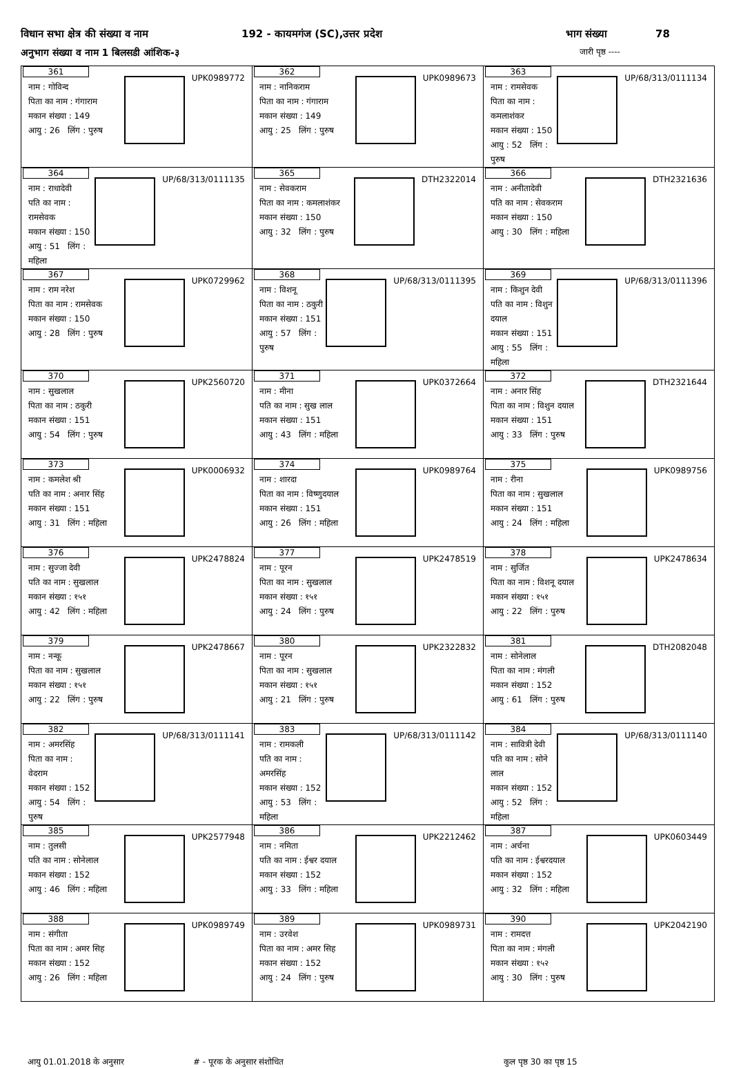विधान सभा क्षेत्र की संख्या व नाम 192 - कायमगंज (SC),उत्तर प्रदेश भाग संख्या 78
अनुभाग संख्या व नाम 1 बिलसडी आंशिक-३ जारी पृष्ठ ----
| 361 UPK0989772 नाम : गोविन्द पिता का नाम : गंगाराम मकान संख्या : 149 आयु : 26 लिंग : पुरुष | 362 UPK0989673 नाम : नानिकराम पिता का नाम : गंगाराम मकान संख्या : 149 आयु : 25 लिंग : पुरुष | 363 UP/68/313/0111134 नाम : रामसेवक पिता का नाम : कमलाशंकर मकान संख्या : 150 आयु : 52 लिंग : पुरुष |
| 364 UP/68/313/0111135 नाम : राधादेवी पति का नाम : रामसेवक मकान संख्या : 150 आयु : 51 लिंग : महिला | 365 DTH2322014 नाम : सेवकराम पिता का नाम : कमलाशंकर मकान संख्या : 150 आयु : 32 लिंग : पुरुष | 366 DTH2321636 नाम : अनीतादेवी पति का नाम : सेवकराम मकान संख्या : 150 आयु : 30 लिंग : महिला |
| 367 UPK0729962 नाम : राम नरेश पिता का नाम : रामसेवक मकान संख्या : 150 आयु : 28 लिंग : पुरुष | 368 UP/68/313/0111395 नाम : विशनू पिता का नाम : ठकुरी मकान संख्या : 151 आयु : 57 लिंग : पुरुष | 369 UP/68/313/0111396 नाम : किशुन देवी पति का नाम : विशुन दयाल मकान संख्या : 151 आयु : 55 लिंग : महिला |
| 370 UPK2560720 नाम : सुखलाल पिता का नाम : ठकुरी मकान संख्या : 151 आयु : 54 लिंग : पुरुष | 371 UPK0372664 नाम : मीना पति का नाम : सुख लाल मकान संख्या : 151 आयु : 43 लिंग : महिला | 372 DTH2321644 नाम : अनार सिंह पिता का नाम : विशुन दयाल मकान संख्या : 151 आयु : 33 लिंग : पुरुष |
| 373 UPK0006932 नाम : कमलेश श्री पति का नाम : अनार सिंह मकान संख्या : 151 आयु : 31 लिंग : महिला | 374 UPK0989764 नाम : शारदा पिता का नाम : विष्णुदयाल मकान संख्या : 151 आयु : 26 लिंग : महिला | 375 UPK0989756 नाम : रीना पिता का नाम : सुखलाल मकान संख्या : 151 आयु : 24 लिंग : महिला |
| 376 UPK2478824 नाम : सुज्जा देवी पति का नाम : सुखलाल मकान संख्या : १५१ आयु : 42 लिंग : महिला | 377 UPK2478519 नाम : पूरन पिता का नाम : सुखलाल मकान संख्या : १५१ आयु : 24 लिंग : पुरुष | 378 UPK2478634 नाम : सुर्जित पिता का नाम : विशनू दयाल मकान संख्या : १५१ आयु : 22 लिंग : पुरुष |
| 379 UPK2478667 नाम : नन्कू पिता का नाम : सुखलाल मकान संख्या : १५१ आयु : 22 लिंग : पुरुष | 380 UPK2322832 नाम : पूरन पिता का नाम : सुखलाल मकान संख्या : १५१ आयु : 21 लिंग : पुरुष | 381 DTH2082048 नाम : सोनेलाल पिता का नाम : मंगली मकान संख्या : 152 आयु : 61 लिंग : पुरुष |
| 382 UP/68/313/0111141 नाम : अमरसिंह पिता का नाम : वेदराम मकान संख्या : 152 आयु : 54 लिंग : पुरुष | 383 UP/68/313/0111142 नाम : रामकली पति का नाम : अमरसिंह मकान संख्या : 152 आयु : 53 लिंग : महिला | 384 UP/68/313/0111140 नाम : सावित्री देवी पति का नाम : सोने लाल मकान संख्या : 152 आयु : 52 लिंग : महिला |
| 385 UPK2577948 नाम : तुलसी पति का नाम : सोनेलाल मकान संख्या : 152 आयु : 46 लिंग : महिला | 386 UPK2212462 नाम : नमिता पति का नाम : ईश्वर दयाल मकान संख्या : 152 आयु : 33 लिंग : महिला | 387 UPK0603449 नाम : अर्चना पति का नाम : ईश्वरदयाल मकान संख्या : 152 आयु : 32 लिंग : महिला |
| 388 UPK0989749 नाम : संगीता पिता का नाम : अमर सिह मकान संख्या : 152 आयु : 26 लिंग : महिला | 389 UPK0989731 नाम : उरवेश पिता का नाम : अमर सिह मकान संख्या : 152 आयु : 24 लिंग : पुरुष | 390 UPK2042190 नाम : रामदत्त पिता का नाम : मंगली मकान संख्या : १५२ आयु : 30 लिंग : पुरुष |
आयु 01.01.2018 के अनुसार #​ - पूरक के अनुसार संशोधित कुल पृष्ठ 30 का पृष्ठ 15